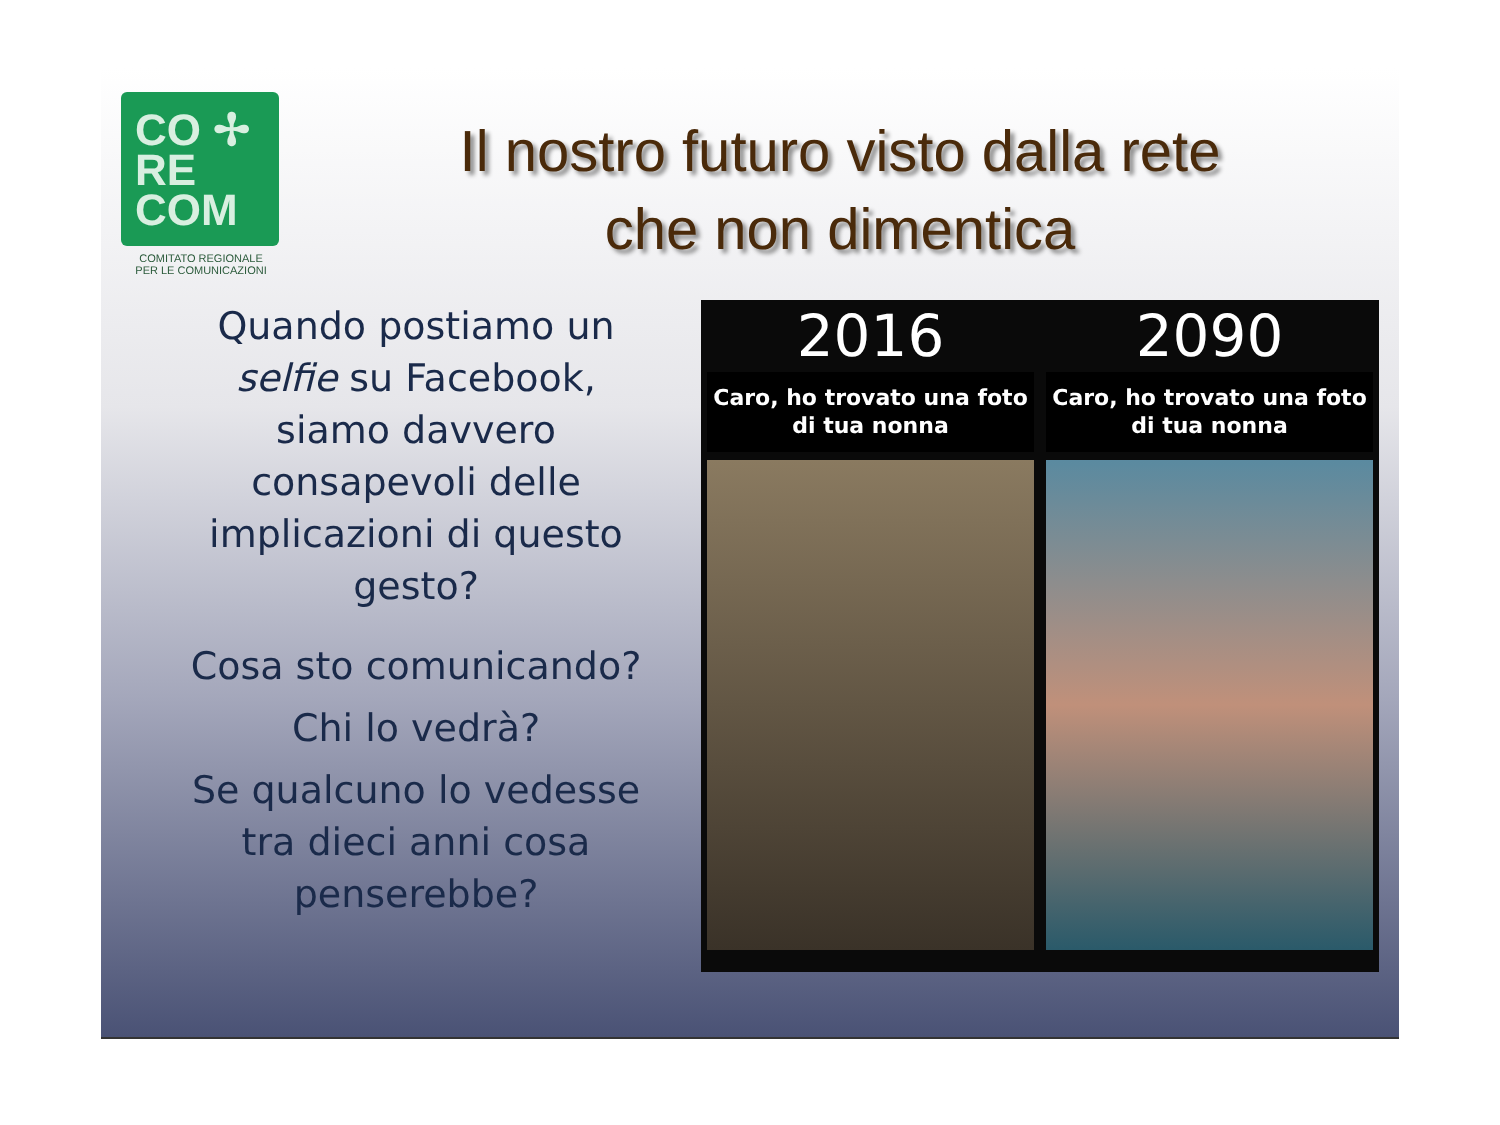CO ✢
RE
COM
COMITATO REGIONALE
PER LE COMUNICAZIONI
Il nostro futuro visto dalla rete
che non dimentica
Quando postiamo un selfie su Facebook, siamo davvero consapevoli delle implicazioni di questo gesto?
Cosa sto comunicando?
Chi lo vedrà?
Se qualcuno lo vedesse tra dieci anni cosa penserebbe?
2016
Caro, ho trovato una foto
di tua nonna
2090
Caro, ho trovato una foto
di tua nonna